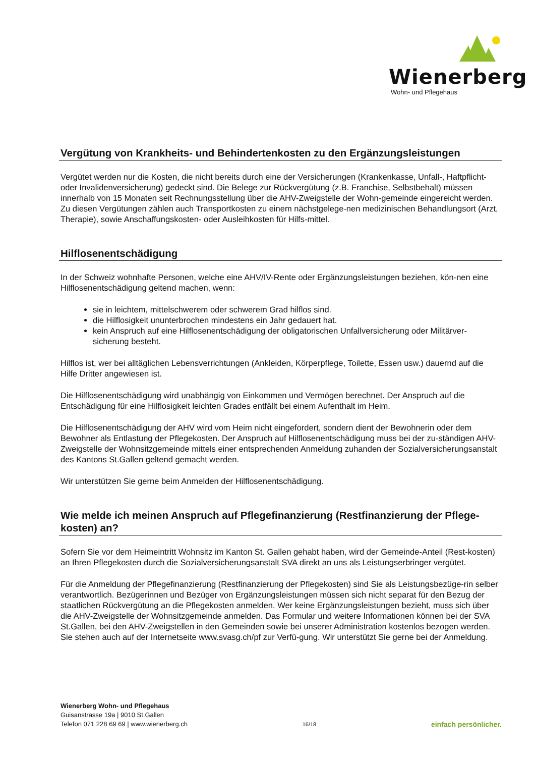Wienerberg
Wohn- und Pflegehaus
Vergütung von Krankheits- und Behindertenkosten zu den Ergänzungsleistungen
Vergütet werden nur die Kosten, die nicht bereits durch eine der Versicherungen (Krankenkasse, Unfall-, Haftpflicht- oder Invalidenversicherung) gedeckt sind. Die Belege zur Rückvergütung (z.B. Franchise, Selbstbehalt) müssen innerhalb von 15 Monaten seit Rechnungsstellung über die AHV-Zweigstelle der Wohn-gemeinde eingereicht werden. Zu diesen Vergütungen zählen auch Transportkosten zu einem nächstgelege-nen medizinischen Behandlungsort (Arzt, Therapie), sowie Anschaffungskosten- oder Ausleihkosten für Hilfs-mittel.
Hilflosenentschädigung
In der Schweiz wohnhafte Personen, welche eine AHV/IV-Rente oder Ergänzungsleistungen beziehen, kön-nen eine Hilflosenentschädigung geltend machen, wenn:
sie in leichtem, mittelschwerem oder schwerem Grad hilflos sind.
die Hilflosigkeit ununterbrochen mindestens ein Jahr gedauert hat.
kein Anspruch auf eine Hilflosenentschädigung der obligatorischen Unfallversicherung oder Militärver-sicherung besteht.
Hilflos ist, wer bei alltäglichen Lebensverrichtungen (Ankleiden, Körperpflege, Toilette, Essen usw.) dauernd auf die Hilfe Dritter angewiesen ist.
Die Hilflosenentschädigung wird unabhängig von Einkommen und Vermögen berechnet. Der Anspruch auf die Entschädigung für eine Hilflosigkeit leichten Grades entfällt bei einem Aufenthalt im Heim.
Die Hilflosenentschädigung der AHV wird vom Heim nicht eingefordert, sondern dient der Bewohnerin oder dem Bewohner als Entlastung der Pflegekosten. Der Anspruch auf Hilflosenentschädigung muss bei der zu-ständigen AHV-Zweigstelle der Wohnsitzgemeinde mittels einer entsprechenden Anmeldung zuhanden der Sozialversicherungsanstalt des Kantons St.Gallen geltend gemacht werden.
Wir unterstützen Sie gerne beim Anmelden der Hilflosenentschädigung.
Wie melde ich meinen Anspruch auf Pflegefinanzierung (Restfinanzierung der Pflege-kosten) an?
Sofern Sie vor dem Heimeintritt Wohnsitz im Kanton St. Gallen gehabt haben, wird der Gemeinde-Anteil (Rest-kosten) an Ihren Pflegekosten durch die Sozialversicherungsanstalt SVA direkt an uns als Leistungserbringer vergütet.
Für die Anmeldung der Pflegefinanzierung (Restfinanzierung der Pflegekosten) sind Sie als Leistungsbezüge-rin selber verantwortlich. Bezügerinnen und Bezüger von Ergänzungsleistungen müssen sich nicht separat für den Bezug der staatlichen Rückvergütung an die Pflegekosten anmelden. Wer keine Ergänzungsleistungen bezieht, muss sich über die AHV-Zweigstelle der Wohnsitzgemeinde anmelden. Das Formular und weitere Informationen können bei der SVA St.Gallen, bei den AHV-Zweigstellen in den Gemeinden sowie bei unserer Administration kostenlos bezogen werden. Sie stehen auch auf der Internetseite www.svasg.ch/pf zur Verfü-gung. Wir unterstützt Sie gerne bei der Anmeldung.
Wienerberg Wohn- und Pflegehaus
Guisanstrasse 19a | 9010 St.Gallen
Telefon 071 228 69 69 | www.wienerberg.ch
16/18
einfach persönlicher.